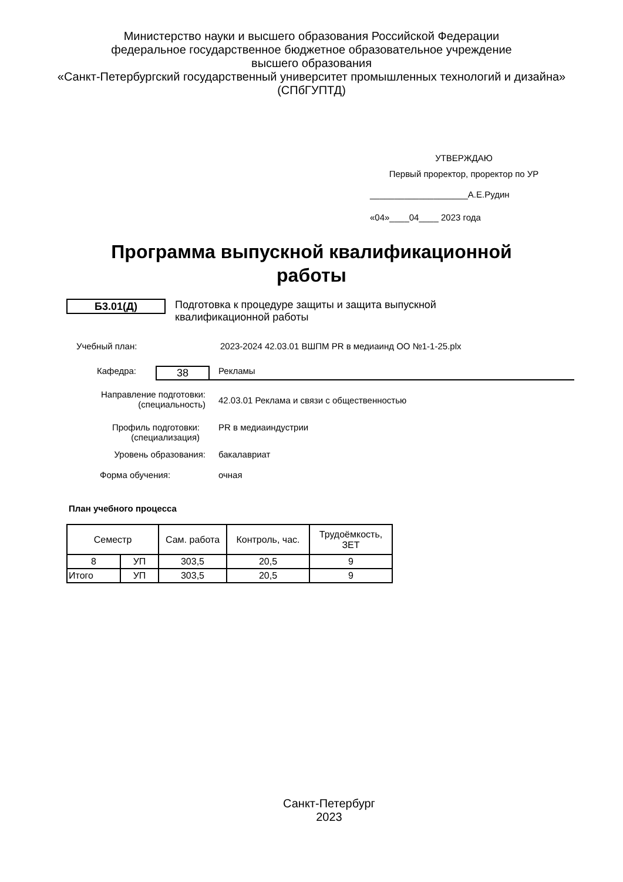Министерство науки и высшего образования Российской Федерации
федеральное государственное бюджетное образовательное учреждение
высшего образования
«Санкт-Петербургский государственный университет промышленных технологий и дизайна»
(СПбГУПТД)
УТВЕРЖДАЮ
Первый проректор, проректор по УР
____________________А.Е.Рудин
«04»____04____ 2023 года
Программа выпускной квалификационной работы
Б3.01(Д)
Подготовка к процедуре защиты и защита выпускной квалификационной работы
Учебный план: 2023-2024 42.03.01 ВШПМ PR в медиаинд ОО №1-1-25.plx
Кафедра:
38
Рекламы
Направление подготовки:
(специальность)
42.03.01 Реклама и связи с общественностью
Профиль подготовки:
(специализация)
PR в медиаиндустрии
Уровень образования: бакалавриат
Форма обучения: очная
План учебного процесса
| Семестр | | Сам. работа | Контроль, час. | Трудоёмкость, ЗЕТ |
| --- | --- | --- | --- | --- |
| 8 | УП | 303,5 | 20,5 | 9 |
| Итого | УП | 303,5 | 20,5 | 9 |
Санкт-Петербург
2023